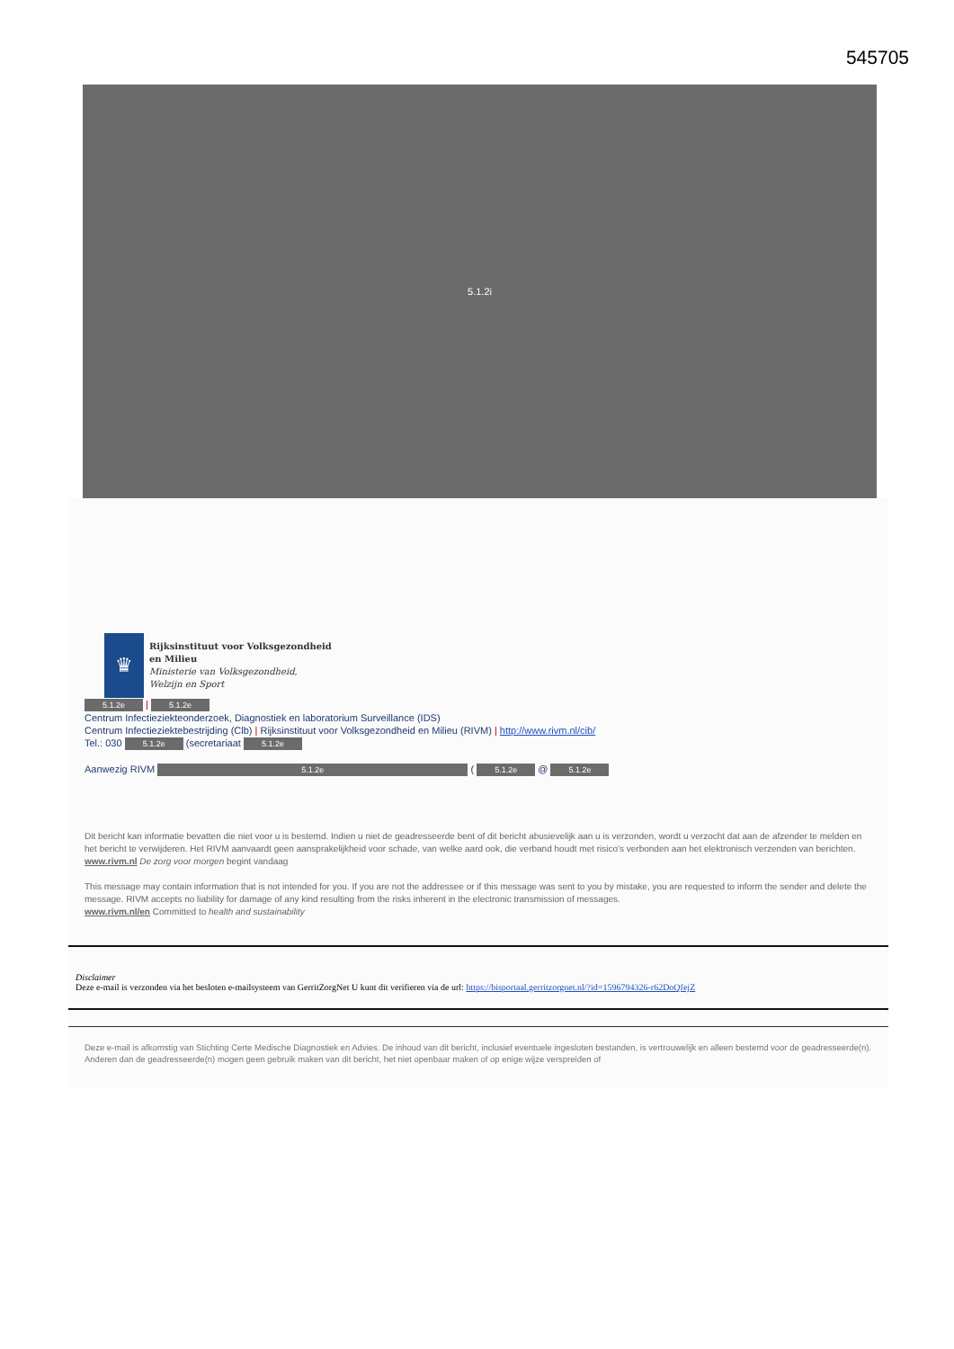545705
5.1.2i
♛
Rijksinstituut voor Volksgezondheid
en Milieu
Ministerie van Volksgezondheid,
Welzijn en Sport
5.1.2e | 5.1.2e
Centrum Infectieziekteonderzoek, Diagnostiek en laboratorium Surveillance (IDS)
Centrum Infectieziektebestrijding (Clb) | Rijksinstituut voor Volksgezondheid en Milieu (RIVM) | http://www.rivm.nl/cib/
Tel.: 030 5.1.2e (secretariaat 5.1.2e
Aanwezig RIVM 5.1.2e ( 5.1.2e @ 5.1.2e
Dit bericht kan informatie bevatten die niet voor u is bestemd. Indien u niet de geadresseerde bent of dit bericht abusievelijk aan u is verzonden, wordt u verzocht dat aan de afzender te melden en het bericht te verwijderen. Het RIVM aanvaardt geen aansprakelijkheid voor schade, van welke aard ook, die verband houdt met risico's verbonden aan het elektronisch verzenden van berichten.
www.rivm.nl De zorg voor morgen begint vandaag
This message may contain information that is not intended for you. If you are not the addressee or if this message was sent to you by mistake, you are requested to inform the sender and delete the message. RIVM accepts no liability for damage of any kind resulting from the risks inherent in the electronic transmission of messages.
www.rivm.nl/en Committed to health and sustainability
Disclaimer
Deze e-mail is verzonden via het besloten e-mailsysteem van GerritZorgNet U kunt dit verifieren via de url: https://bisportaal.gerritzorgnet.nl/?id=1596794326-r62DoQfejZ
Deze e-mail is afkomstig van Stichting Certe Medische Diagnostiek en Advies. De inhoud van dit bericht, inclusief eventuele ingesloten bestanden, is vertrouwelijk en alleen bestemd voor de geadresseerde(n). Anderen dan de geadresseerde(n) mogen geen gebruik maken van dit bericht, het niet openbaar maken of op enige wijze verspreiden of